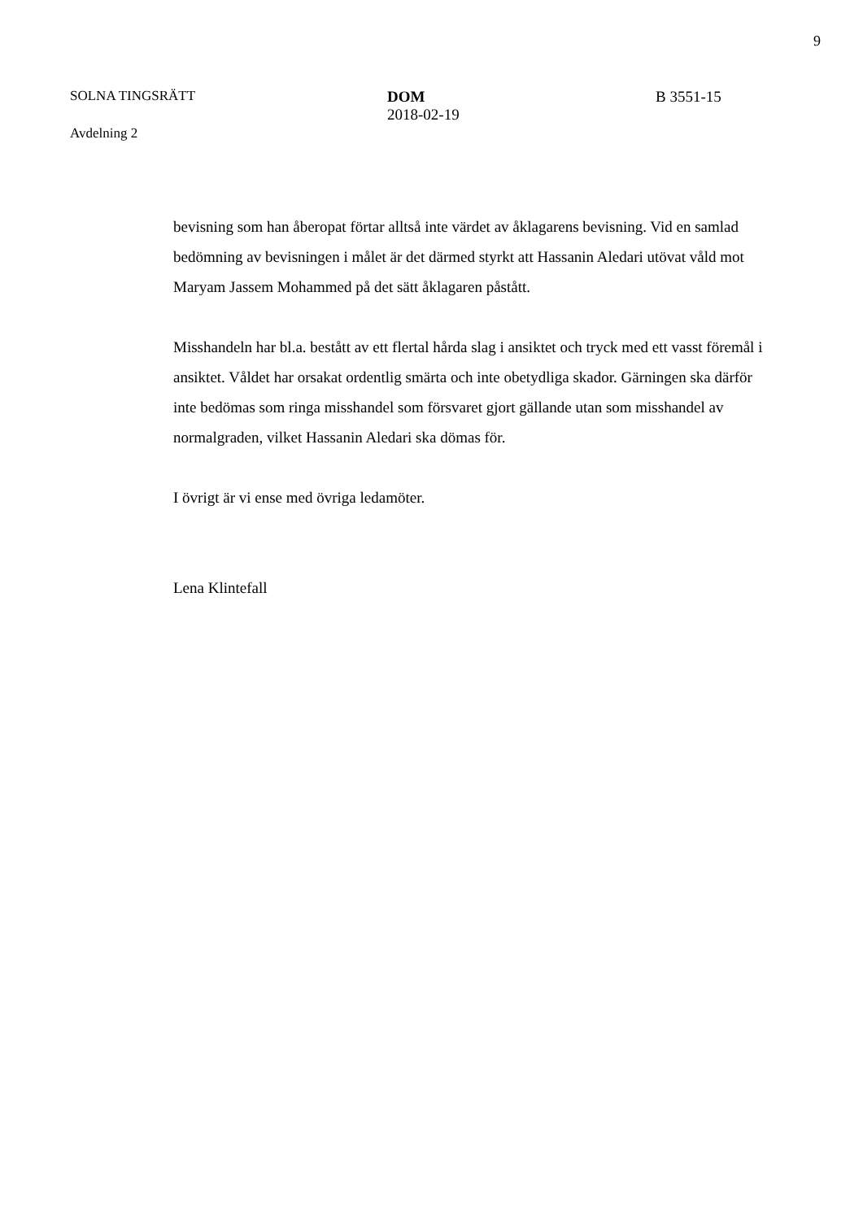9
SOLNA TINGSRÄTT
Avdelning 2
DOM
2018-02-19
B 3551-15
bevisning som han åberopat förtar alltså inte värdet av åklagarens bevisning. Vid en samlad bedömning av bevisningen i målet är det därmed styrkt att Hassanin Aledari utövat våld mot Maryam Jassem Mohammed på det sätt åklagaren påstått.
Misshandeln har bl.a. bestått av ett flertal hårda slag i ansiktet och tryck med ett vasst föremål i ansiktet. Våldet har orsakat ordentlig smärta och inte obetydliga skador. Gärningen ska därför inte bedömas som ringa misshandel som försvaret gjort gällande utan som misshandel av normalgraden, vilket Hassanin Aledari ska dömas för.
I övrigt är vi ense med övriga ledamöter.
Lena Klintefall